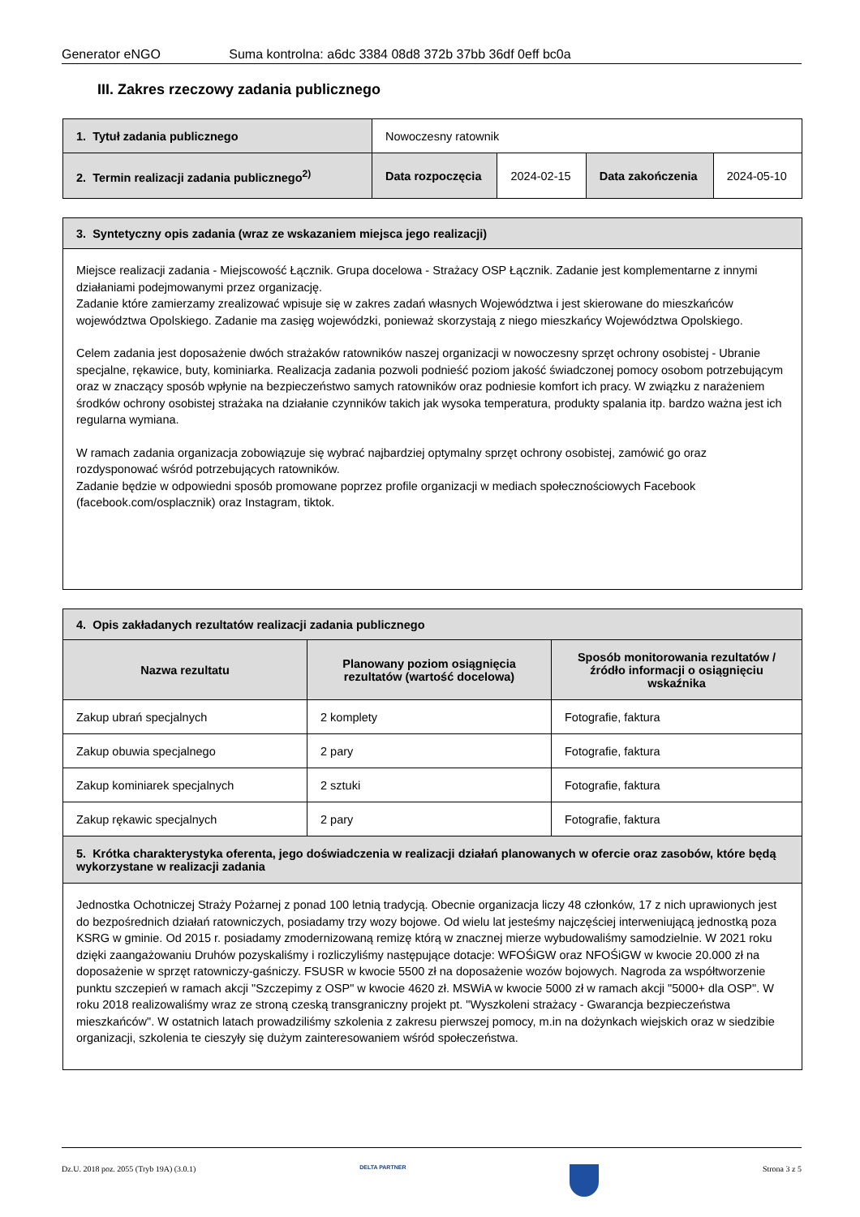Generator eNGO Suma kontrolna: a6dc 3384 08d8 372b 37bb 36df 0eff bc0a
III. Zakres rzeczowy zadania publicznego
| 1. Tytuł zadania publicznego | Nowoczesny ratownik | | | |
| 2. Termin realizacji zadania publicznego<sup>2)</sup> | Data rozpoczęcia | 2024-02-15 | Data zakończenia | 2024-05-10 |
| 3. Syntetyczny opis zadania (wraz ze wskazaniem miejsca jego realizacji) |
| Miejsce realizacji zadania - Miejscowość Łącznik. Grupa docelowa - Strażacy OSP Łącznik. Zadanie jest komplementarne z innymi działaniami podejmowanymi przez organizację. Zadanie które zamierzamy zrealizować wpisuje się w zakres zadań własnych Województwa i jest skierowane do mieszkańców województwa Opolskiego. Zadanie ma zasięg wojewódzki, ponieważ skorzystają z niego mieszkańcy Województwa Opolskiego. Celem zadania jest doposażenie dwóch strażaków ratowników naszej organizacji w nowoczesny sprzęt ochrony osobistej - Ubranie specjalne, rękawice, buty, kominiarka. Realizacja zadania pozwoli podnieść poziom jakość świadczonej pomocy osobom potrzebującym oraz w znaczący sposób wpłynie na bezpieczeństwo samych ratowników oraz podniesie komfort ich pracy. W związku z narażeniem środków ochrony osobistej strażaka na działanie czynników takich jak wysoka temperatura, produkty spalania itp. bardzo ważna jest ich regularna wymiana. W ramach zadania organizacja zobowiązuje się wybrać najbardziej optymalny sprzęt ochrony osobistej, zamówić go oraz rozdysponować wśród potrzebujących ratowników. Zadanie będzie w odpowiedni sposób promowane poprzez profile organizacji w mediach społecznościowych Facebook (facebook.com/osplacznik) oraz Instagram, tiktok. |
| 4. Opis zakładanych rezultatów realizacji zadania publicznego | | |
| Nazwa rezultatu | Planowany poziom osiągnięcia rezultatów (wartość docelowa) | Sposób monitorowania rezultatów / źródło informacji o osiągnięciu wskaźnika |
| Zakup ubrań specjalnych | 2 komplety | Fotografie, faktura |
| Zakup obuwia specjalnego | 2 pary | Fotografie, faktura |
| Zakup kominiarek specjalnych | 2 sztuki | Fotografie, faktura |
| Zakup rękawic specjalnych | 2 pary | Fotografie, faktura |
| 5. Krótka charakterystyka oferenta, jego doświadczenia w realizacji działań planowanych w ofercie oraz zasobów, które będą wykorzystane w realizacji zadania | | |
| Jednostka Ochotniczej Straży Pożarnej z ponad 100 letnią tradycją. Obecnie organizacja liczy 48 członków, 17 z nich uprawionych jest do bezpośrednich działań ratowniczych, posiadamy trzy wozy bojowe. Od wielu lat jesteśmy najczęściej interweniującą jednostką poza KSRG w gminie. Od 2015 r. posiadamy zmodernizowaną remizę którą w znacznej mierze wybudowaliśmy samodzielnie. W 2021 roku dzięki zaangażowaniu Druhów pozyskaliśmy i rozliczyliśmy następujące dotacje: WFOŚiGW oraz NFOŚiGW w kwocie 20.000 zł na doposażenie w sprzęt ratowniczy-gaśniczy. FSUSR w kwocie 5500 zł na doposażenie wozów bojowych. Nagroda za współtworzenie punktu szczepień w ramach akcji "Szczepimy z OSP" w kwocie 4620 zł. MSWiA w kwocie 5000 zł w ramach akcji "5000+ dla OSP". W roku 2018 realizowaliśmy wraz ze stroną czeską transgraniczny projekt pt. "Wyszkoleni strażacy - Gwarancja bezpieczeństwa mieszkańców". W ostatnich latach prowadziliśmy szkolenia z zakresu pierwszej pomocy, m.in na dożynkach wiejskich oraz w siedzibie organizacji, szkolenia te cieszyły się dużym zainteresowaniem wśród społeczeństwa. | | |
Dz.U. 2018 poz. 2055 (Tryb 19A) (3.0.1) DELTA PARTNER Strona 3 z 5